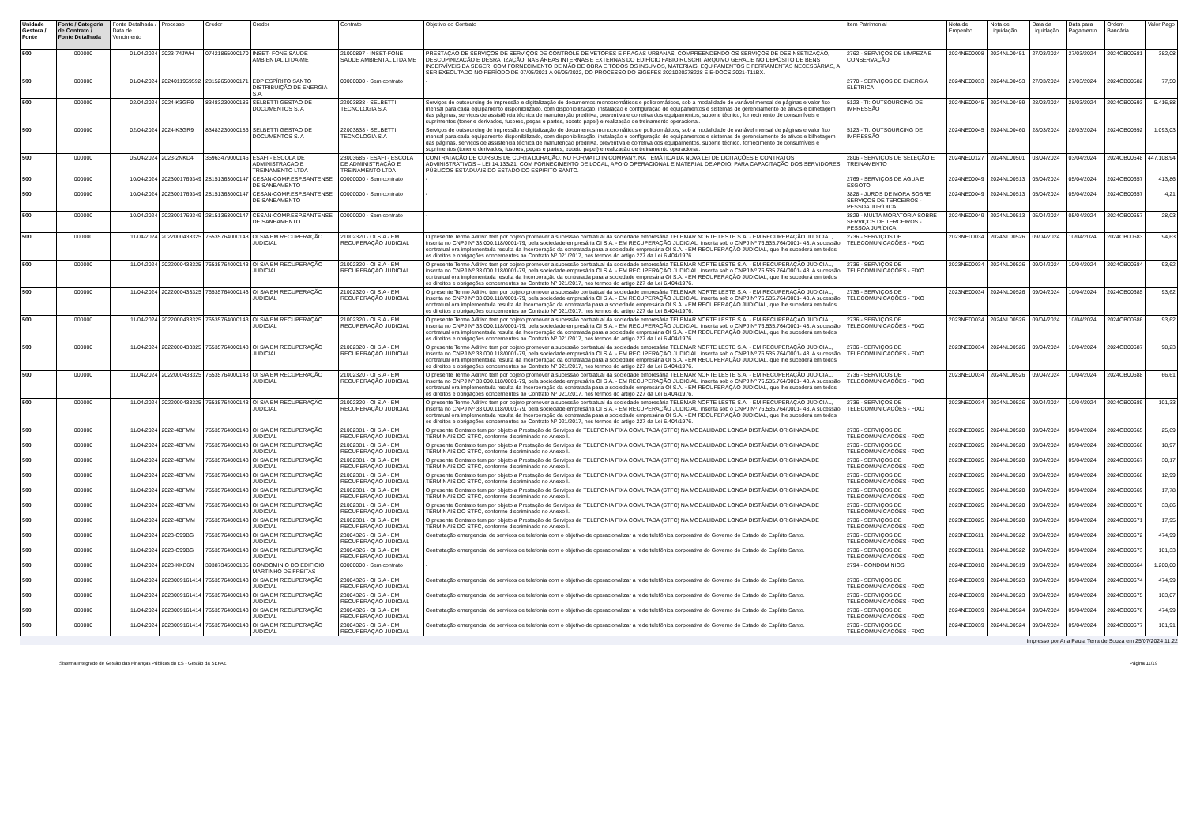| Unidade Gestora / Fonte | Fonte / Categoria de Contrato / Fonte Detalhada | Fonte Detalhada / Data de Vencimento | Processo | Credor | Credor | Contrato | Objetivo do Contrato | Item Patrimonial | Nota de Empenho | Nota de Liquidação | Data da Liquidação | Data para Pagamento | Ordem Bancária | Valor Pago |
| --- | --- | --- | --- | --- | --- | --- | --- | --- | --- | --- | --- | --- | --- | --- |
| 500 | 000000 | 01/04/2024 | 2023-74JWH | 07421865000170 | INSET- FONE SAUDE AMBIENTAL LTDA-ME | 21000897 - INSET-FONE SAUDE AMBIENTAL LTDA ME | PRESTAÇÃO DE SERVIÇOS DE SERVIÇOS DE CONTROLE DE VETORES E PRAGAS URBANAS, COMPREENDENDO OS SERVIÇOS DE DESINSETIZAÇÃO, DESCUPINIZAÇÃO E DESRATIZAÇÃO, NAS ÁREAS INTERNAS E EXTERNAS DO EDIFÍCIO FABIO RUSCHI, ARQUIVO GERAL E NO DEPÓSITO DE BENS INSERVÍVEIS DA SEGER, COM FORNECIMENTO DE MÃO DE OBRA E TODOS OS INSUMOS, MATERIAIS, EQUIPAMENTOS E FERRAMENTAS NECESSÁRIAS, A SER EXECUTADO NO PERÍODO DE 07/05/2021 A 06/05/2022, DO PROCESSO DO SIGEFES 2021020278228 E E-DOCS 2021-T11BX. | 2762 - SERVIÇOS DE LIMPEZA E CONSERVAÇÃO | 2024NE00008 | 2024NL00451 | 27/03/2024 | 27/03/2024 | 2024OB00581 | 382,08 |
| 500 | 000000 | 01/04/2024 | 2024011959592 | 28152650000171 | EDP ESPÍRITO SANTO DISTRIBUIÇÃO DE ENERGIA S.A. | 00000000 - Sem contrato | - | 2770 - SERVIÇOS DE ENERGIA ELÉTRICA | 2024NE00033 | 2024NL00453 | 27/03/2024 | 27/03/2024 | 2024OB00582 | 77,50 |
| 500 | 000000 | 02/04/2024 | 2024-K3GR9 | 83483230000186 | SELBETTI GESTAO DE DOCUMENTOS S. A | 22003838 - SELBETTI TECNOLOGIA S.A | Serviços de outsourcing de impressão e digitalização de documentos monocromáticos e policromáticos, sob a modalidade de variável mensal de páginas e valor fixo mensal para cada equipamento disponibilizado, com disponibilização, instalação e configuração de equipamentos e sistemas de gerenciamento de ativos e bilhetagem das páginas, serviços de assistência técnica de manutenção preditiva, preventiva e corretiva dos equipamentos, suporte técnico, fornecimento de consumíveis e suprimentos (toner e derivados, fusores, peças e partes, exceto papel) e realização de treinamento operacional. | 5123 - TI: OUTSOURCING DE IMPRESSÃO | 2024NE00045 | 2024NL00459 | 28/03/2024 | 28/03/2024 | 2024OB00593 | 5.416,88 |
| 500 | 000000 | 02/04/2024 | 2024-K3GR9 | 83483230000186 | SELBETTI GESTAO DE DOCUMENTOS S. A | 22003838 - SELBETTI TECNOLOGIA S.A | Serviços de outsourcing de impressão e digitalização de documentos monocromáticos e policromáticos, sob a modalidade de variável mensal de páginas e valor fixo mensal para cada equipamento disponibilizado, com disponibilização, instalação e configuração de equipamentos e sistemas de gerenciamento de ativos e bilhetagem das páginas, serviços de assistência técnica de manutenção preditiva, preventiva e corretiva dos equipamentos, suporte técnico, fornecimento de consumíveis e suprimentos (toner e derivados, fusores, peças e partes, exceto papel) e realização de treinamento operacional. | 5123 - TI: OUTSOURCING DE IMPRESSÃO | 2024NE00045 | 2024NL00460 | 28/03/2024 | 28/03/2024 | 2024OB00592 | 1.093,03 |
| 500 | 000000 | 05/04/2024 | 2023-2NKD4 | 35963479000146 | ESAFI - ESCOLA DE ADMINISTRACAO E TREINAMENTO LTDA | 23003685 - ESAFI - ESCOLA DE ADMINISTRAÇÃO E TREINAMENTO LTDA | CONTRATAÇÃO DE CURSOS DE CURTA DURAÇÃO, NO FORMATO IN COMPANY, NA TEMÁTICA DA NOVA LEI DE LICITAÇÕES E CONTRATOS ADMINISTRATIVOS – LEI 14.133/21, COM FORNECIMENTO DE LOCAL, APOIO OPERACIONAL E MATERIAL DE APOIO, PARA CAPACITAÇÃO DOS SERVIDORES PÚBLICOS ESTADUAIS DO ESTADO DO ESPIRITO SANTO. | 2806 - SERVIÇOS DE SELEÇÃO E TREINAMENTO | 2024NE00127 | 2024NL00501 | 03/04/2024 | 03/04/2024 | 2024OB00648 | 447.108,94 |
| 500 | 000000 | 10/04/2024 | 2023001769349 | 28151363000147 | CESAN-COMP.ESP.SANTENSE DE SANEAMENTO | 00000000 - Sem contrato | - | 2769 - SERVIÇOS DE ÁGUA E ESGOTO | 2024NE00049 | 2024NL00513 | 05/04/2024 | 05/04/2024 | 2024OB00657 | 413,86 |
| 500 | 000000 | 10/04/2024 | 2023001769349 | 28151363000147 | CESAN-COMP.ESP.SANTENSE DE SANEAMENTO | 00000000 - Sem contrato | - | 3828 - JUROS DE MORA SOBRE SERVIÇOS DE TERCEIROS - PESSOA JURÍDICA | 2024NE00049 | 2024NL00513 | 05/04/2024 | 05/04/2024 | 2024OB00657 | 4,21 |
| 500 | 000000 | 10/04/2024 | 2023001769349 | 28151363000147 | CESAN-COMP.ESP.SANTENSE DE SANEAMENTO | 00000000 - Sem contrato | - | 3829 - MULTA MORATÓRIA SOBRE SERVIÇOS DE TERCEIROS - PESSOA JURÍDICA | 2024NE00049 | 2024NL00513 | 05/04/2024 | 05/04/2024 | 2024OB00657 | 28,03 |
| 500 | 000000 | 11/04/2024 | 2022000433325 | 76535764000143 | OI S/A EM RECUPERAÇÃO JUDICIAL | 21002320 - OI S.A - EM RECUPERAÇÃO JUDICIAL | O presente Termo Aditivo tem por objeto promover a sucessão contratual da sociedade empresária TELEMAR NORTE LESTE S.A. - EM RECUPERAÇÃO JUDICIAL, inscrita no CNPJ Nº 33.000.118/0001-79, pela sociedade empresária OI S.A. - EM RECUPERAÇÃO JUDICIAL, inscrita sob o CNPJ Nº 76.535.764/0001- 43. A sucessão contratual ora implementada resulta da Incorporação da contratada para a sociedade empresária OI S.A. - EM RECUPERAÇÃO JUDICIAL, que lhe sucederá em todos os direitos e obrigações concernentes ao Contrato Nº 021/2017, nos termos do artigo 227 da Lei 6.404/1976. | 2736 - SERVIÇOS DE TELECOMUNICAÇÕES - FIXO | 2023NE00034 | 2024NL00526 | 09/04/2024 | 10/04/2024 | 2024OB00683 | 94,63 |
| 500 | 000000 | 11/04/2024 | 2022000433325 | 76535764000143 | OI S/A EM RECUPERAÇÃO JUDICIAL | 21002320 - OI S.A - EM RECUPERAÇÃO JUDICIAL | O presente Termo Aditivo tem por objeto promover a sucessão contratual da sociedade empresária TELEMAR NORTE LESTE S.A. - EM RECUPERAÇÃO JUDICIAL, inscrita no CNPJ Nº 33.000.118/0001-79, pela sociedade empresária OI S.A. - EM RECUPERAÇÃO JUDICIAL, inscrita sob o CNPJ Nº 76.535.764/0001- 43. A sucessão contratual ora implementada resulta da Incorporação da contratada para a sociedade empresária OI S.A. - EM RECUPERAÇÃO JUDICIAL, que lhe sucederá em todos os direitos e obrigações concernentes ao Contrato Nº 021/2017, nos termos do artigo 227 da Lei 6.404/1976. | 2736 - SERVIÇOS DE TELECOMUNICAÇÕES - FIXO | 2023NE00034 | 2024NL00526 | 09/04/2024 | 10/04/2024 | 2024OB00684 | 93,62 |
| 500 | 000000 | 11/04/2024 | 2022000433325 | 76535764000143 | OI S/A EM RECUPERAÇÃO JUDICIAL | 21002320 - OI S.A - EM RECUPERAÇÃO JUDICIAL | O presente Termo Aditivo tem por objeto promover a sucessão contratual da sociedade empresária TELEMAR NORTE LESTE S.A. - EM RECUPERAÇÃO JUDICIAL, inscrita no CNPJ Nº 33.000.118/0001-79, pela sociedade empresária OI S.A. - EM RECUPERAÇÃO JUDICIAL, inscrita sob o CNPJ Nº 76.535.764/0001- 43. A sucessão contratual ora implementada resulta da Incorporação da contratada para a sociedade empresária OI S.A. - EM RECUPERAÇÃO JUDICIAL, que lhe sucederá em todos os direitos e obrigações concernentes ao Contrato Nº 021/2017, nos termos do artigo 227 da Lei 6.404/1976. | 2736 - SERVIÇOS DE TELECOMUNICAÇÕES - FIXO | 2023NE00034 | 2024NL00526 | 09/04/2024 | 10/04/2024 | 2024OB00685 | 93,62 |
| 500 | 000000 | 11/04/2024 | 2022000433325 | 76535764000143 | OI S/A EM RECUPERAÇÃO JUDICIAL | 21002320 - OI S.A - EM RECUPERAÇÃO JUDICIAL | O presente Termo Aditivo tem por objeto promover a sucessão contratual da sociedade empresária TELEMAR NORTE LESTE S.A. - EM RECUPERAÇÃO JUDICIAL, inscrita no CNPJ Nº 33.000.118/0001-79, pela sociedade empresária OI S.A. - EM RECUPERAÇÃO JUDICIAL, inscrita sob o CNPJ Nº 76.535.764/0001- 43. A sucessão contratual ora implementada resulta da Incorporação da contratada para a sociedade empresária OI S.A. - EM RECUPERAÇÃO JUDICIAL, que lhe sucederá em todos os direitos e obrigações concernentes ao Contrato Nº 021/2017, nos termos do artigo 227 da Lei 6.404/1976. | 2736 - SERVIÇOS DE TELECOMUNICAÇÕES - FIXO | 2023NE00034 | 2024NL00526 | 09/04/2024 | 10/04/2024 | 2024OB00686 | 93,62 |
| 500 | 000000 | 11/04/2024 | 2022000433325 | 76535764000143 | OI S/A EM RECUPERAÇÃO JUDICIAL | 21002320 - OI S.A - EM RECUPERAÇÃO JUDICIAL | O presente Termo Aditivo tem por objeto promover a sucessão contratual da sociedade empresária TELEMAR NORTE LESTE S.A. - EM RECUPERAÇÃO JUDICIAL, inscrita no CNPJ Nº 33.000.118/0001-79, pela sociedade empresária OI S.A. - EM RECUPERAÇÃO JUDICIAL, inscrita sob o CNPJ Nº 76.535.764/0001- 43. A sucessão contratual ora implementada resulta da Incorporação da contratada para a sociedade empresária OI S.A. - EM RECUPERAÇÃO JUDICIAL, que lhe sucederá em todos os direitos e obrigações concernentes ao Contrato Nº 021/2017, nos termos do artigo 227 da Lei 6.404/1976. | 2736 - SERVIÇOS DE TELECOMUNICAÇÕES - FIXO | 2023NE00034 | 2024NL00526 | 09/04/2024 | 10/04/2024 | 2024OB00687 | 98,23 |
| 500 | 000000 | 11/04/2024 | 2022000433325 | 76535764000143 | OI S/A EM RECUPERAÇÃO JUDICIAL | 21002320 - OI S.A - EM RECUPERAÇÃO JUDICIAL | O presente Termo Aditivo tem por objeto promover a sucessão contratual da sociedade empresária TELEMAR NORTE LESTE S.A. - EM RECUPERAÇÃO JUDICIAL, inscrita no CNPJ Nº 33.000.118/0001-79, pela sociedade empresária OI S.A. - EM RECUPERAÇÃO JUDICIAL, inscrita sob o CNPJ Nº 76.535.764/0001- 43. A sucessão contratual ora implementada resulta da Incorporação da contratada para a sociedade empresária OI S.A. - EM RECUPERAÇÃO JUDICIAL, que lhe sucederá em todos os direitos e obrigações concernentes ao Contrato Nº 021/2017, nos termos do artigo 227 da Lei 6.404/1976. | 2736 - SERVIÇOS DE TELECOMUNICAÇÕES - FIXO | 2023NE00034 | 2024NL00526 | 09/04/2024 | 10/04/2024 | 2024OB00688 | 66,61 |
| 500 | 000000 | 11/04/2024 | 2022000433325 | 76535764000143 | OI S/A EM RECUPERAÇÃO JUDICIAL | 21002320 - OI S.A - EM RECUPERAÇÃO JUDICIAL | O presente Termo Aditivo tem por objeto promover a sucessão contratual da sociedade empresária TELEMAR NORTE LESTE S.A. - EM RECUPERAÇÃO JUDICIAL, inscrita no CNPJ Nº 33.000.118/0001-79, pela sociedade empresária OI S.A. - EM RECUPERAÇÃO JUDICIAL, inscrita sob o CNPJ Nº 76.535.764/0001- 43. A sucessão contratual ora implementada resulta da Incorporação da contratada para a sociedade empresária OI S.A. - EM RECUPERAÇÃO JUDICIAL, que lhe sucederá em todos os direitos e obrigações concernentes ao Contrato Nº 021/2017, nos termos do artigo 227 da Lei 6.404/1976. | 2736 - SERVIÇOS DE TELECOMUNICAÇÕES - FIXO | 2023NE00034 | 2024NL00526 | 09/04/2024 | 10/04/2024 | 2024OB00689 | 101,33 |
| 500 | 000000 | 11/04/2024 | 2022-4BFMM | 76535764000143 | OI S/A EM RECUPERAÇÃO JUDICIAL | 21002381 - OI S.A - EM RECUPERAÇÃO JUDICIAL | O presente Contrato tem por objeto a Prestação de Serviços de TELEFONIA FIXA COMUTADA (STFC) NA MODALIDADE LONGA DISTÂNCIA ORIGINADA DE TERMINAIS DO STFC, conforme discriminado no Anexo I. | 2736 - SERVIÇOS DE TELECOMUNICAÇÕES - FIXO | 2023NE00025 | 2024NL00520 | 09/04/2024 | 09/04/2024 | 2024OB00665 | 25,69 |
| 500 | 000000 | 11/04/2024 | 2022-4BFMM | 76535764000143 | OI S/A EM RECUPERAÇÃO JUDICIAL | 21002381 - OI S.A - EM RECUPERAÇÃO JUDICIAL | O presente Contrato tem por objeto a Prestação de Serviços de TELEFONIA FIXA COMUTADA (STFC) NA MODALIDADE LONGA DISTÂNCIA ORIGINADA DE TERMINAIS DO STFC, conforme discriminado no Anexo I. | 2736 - SERVIÇOS DE TELECOMUNICAÇÕES - FIXO | 2023NE00025 | 2024NL00520 | 09/04/2024 | 09/04/2024 | 2024OB00666 | 18,97 |
| 500 | 000000 | 11/04/2024 | 2022-4BFMM | 76535764000143 | OI S/A EM RECUPERAÇÃO JUDICIAL | 21002381 - OI S.A - EM RECUPERAÇÃO JUDICIAL | O presente Contrato tem por objeto a Prestação de Serviços de TELEFONIA FIXA COMUTADA (STFC) NA MODALIDADE LONGA DISTÂNCIA ORIGINADA DE TERMINAIS DO STFC, conforme discriminado no Anexo I. | 2736 - SERVIÇOS DE TELECOMUNICAÇÕES - FIXO | 2023NE00025 | 2024NL00520 | 09/04/2024 | 09/04/2024 | 2024OB00667 | 30,17 |
| 500 | 000000 | 11/04/2024 | 2022-4BFMM | 76535764000143 | OI S/A EM RECUPERAÇÃO JUDICIAL | 21002381 - OI S.A - EM RECUPERAÇÃO JUDICIAL | O presente Contrato tem por objeto a Prestação de Serviços de TELEFONIA FIXA COMUTADA (STFC) NA MODALIDADE LONGA DISTÂNCIA ORIGINADA DE TERMINAIS DO STFC, conforme discriminado no Anexo I. | 2736 - SERVIÇOS DE TELECOMUNICAÇÕES - FIXO | 2023NE00025 | 2024NL00520 | 09/04/2024 | 09/04/2024 | 2024OB00668 | 12,99 |
| 500 | 000000 | 11/04/2024 | 2022-4BFMM | 76535764000143 | OI S/A EM RECUPERAÇÃO JUDICIAL | 21002381 - OI S.A - EM RECUPERAÇÃO JUDICIAL | O presente Contrato tem por objeto a Prestação de Serviços de TELEFONIA FIXA COMUTADA (STFC) NA MODALIDADE LONGA DISTÂNCIA ORIGINADA DE TERMINAIS DO STFC, conforme discriminado no Anexo I. | 2736 - SERVIÇOS DE TELECOMUNICAÇÕES - FIXO | 2023NE00025 | 2024NL00520 | 09/04/2024 | 09/04/2024 | 2024OB00669 | 17,78 |
| 500 | 000000 | 11/04/2024 | 2022-4BFMM | 76535764000143 | OI S/A EM RECUPERAÇÃO JUDICIAL | 21002381 - OI S.A - EM RECUPERAÇÃO JUDICIAL | O presente Contrato tem por objeto a Prestação de Serviços de TELEFONIA FIXA COMUTADA (STFC) NA MODALIDADE LONGA DISTÂNCIA ORIGINADA DE TERMINAIS DO STFC, conforme discriminado no Anexo I. | 2736 - SERVIÇOS DE TELECOMUNICAÇÕES - FIXO | 2023NE00025 | 2024NL00520 | 09/04/2024 | 09/04/2024 | 2024OB00670 | 33,86 |
| 500 | 000000 | 11/04/2024 | 2022-4BFMM | 76535764000143 | OI S/A EM RECUPERAÇÃO JUDICIAL | 21002381 - OI S.A - EM RECUPERAÇÃO JUDICIAL | O presente Contrato tem por objeto a Prestação de Serviços de TELEFONIA FIXA COMUTADA (STFC) NA MODALIDADE LONGA DISTÂNCIA ORIGINADA DE TERMINAIS DO STFC, conforme discriminado no Anexo I. | 2736 - SERVIÇOS DE TELECOMUNICAÇÕES - FIXO | 2023NE00025 | 2024NL00520 | 09/04/2024 | 09/04/2024 | 2024OB00671 | 17,95 |
| 500 | 000000 | 11/04/2024 | 2023-C99BG | 76535764000143 | OI S/A EM RECUPERAÇÃO JUDICIAL | 23004326 - OI S.A - EM RECUPERAÇÃO JUDICIAL | Contratação emergencial de serviços de telefonia com o objetivo de operacionalizar a rede telefônica corporativa do Governo do Estado do Espírito Santo. | 2736 - SERVIÇOS DE TELECOMUNICAÇÕES - FIXO | 2023NE00611 | 2024NL00522 | 09/04/2024 | 09/04/2024 | 2024OB00672 | 474,99 |
| 500 | 000000 | 11/04/2024 | 2023-C99BG | 76535764000143 | OI S/A EM RECUPERAÇÃO JUDICIAL | 23004326 - OI S.A - EM RECUPERAÇÃO JUDICIAL | Contratação emergencial de serviços de telefonia com o objetivo de operacionalizar a rede telefônica corporativa do Governo do Estado do Espírito Santo. | 2736 - SERVIÇOS DE TELECOMUNICAÇÕES - FIXO | 2023NE00611 | 2024NL00522 | 09/04/2024 | 09/04/2024 | 2024OB00673 | 101,33 |
| 500 | 000000 | 11/04/2024 | 2023-KKB6N | 39387345000185 | CONDOMINIO DO EDIFICIO MARTINHO DE FREITAS | 00000000 - Sem contrato | - | 2794 - CONDOMÍNIOS | 2024NE00010 | 2024NL00519 | 09/04/2024 | 09/04/2024 | 2024OB00664 | 1.200,00 |
| 500 | 000000 | 11/04/2024 | 2023009161414 | 76535764000143 | OI S/A EM RECUPERAÇÃO JUDICIAL | 23004326 - OI S.A - EM RECUPERAÇÃO JUDICIAL | Contratação emergencial de serviços de telefonia com o objetivo de operacionalizar a rede telefônica corporativa do Governo do Estado do Espírito Santo. | 2736 - SERVIÇOS DE TELECOMUNICAÇÕES - FIXO | 2024NE00039 | 2024NL00523 | 09/04/2024 | 09/04/2024 | 2024OB00674 | 474,99 |
| 500 | 000000 | 11/04/2024 | 2023009161414 | 76535764000143 | OI S/A EM RECUPERAÇÃO JUDICIAL | 23004326 - OI S.A - EM RECUPERAÇÃO JUDICIAL | Contratação emergencial de serviços de telefonia com o objetivo de operacionalizar a rede telefônica corporativa do Governo do Estado do Espírito Santo. | 2736 - SERVIÇOS DE TELECOMUNICAÇÕES - FIXO | 2024NE00039 | 2024NL00523 | 09/04/2024 | 09/04/2024 | 2024OB00675 | 103,07 |
| 500 | 000000 | 11/04/2024 | 2023009161414 | 76535764000143 | OI S/A EM RECUPERAÇÃO JUDICIAL | 23004326 - OI S.A - EM RECUPERAÇÃO JUDICIAL | Contratação emergencial de serviços de telefonia com o objetivo de operacionalizar a rede telefônica corporativa do Governo do Estado do Espírito Santo. | 2736 - SERVIÇOS DE TELECOMUNICAÇÕES - FIXO | 2024NE00039 | 2024NL00524 | 09/04/2024 | 09/04/2024 | 2024OB00676 | 474,99 |
| 500 | 000000 | 11/04/2024 | 2023009161414 | 76535764000143 | OI S/A EM RECUPERAÇÃO JUDICIAL | 23004326 - OI S.A - EM RECUPERAÇÃO JUDICIAL | Contratação emergencial de serviços de telefonia com o objetivo de operacionalizar a rede telefônica corporativa do Governo do Estado do Espírito Santo. | 2736 - SERVIÇOS DE TELECOMUNICAÇÕES - FIXO | 2024NE00039 | 2024NL00524 | 09/04/2024 | 09/04/2024 | 2024OB00677 | 101,91 |
Impresso por Ana Paula Terra de Souza em 25/07/2024 11:22
Sistema Integrado de Gestão das Finanças Públicas do ES - Gestão da SEFAZ Página 11/19